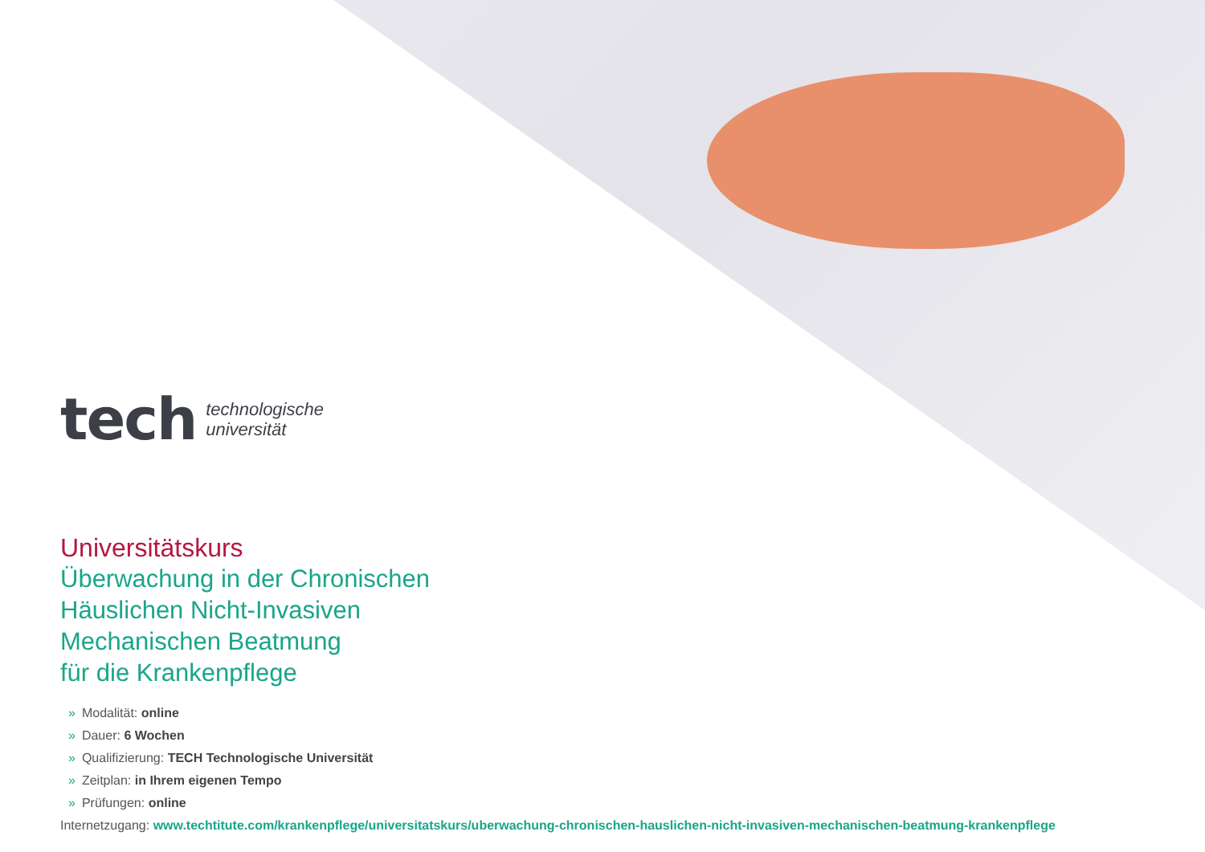tech
technologische
universität
Universitätskurs
Überwachung in der Chronischen
Häuslichen Nicht-Invasiven
Mechanischen Beatmung
für die Krankenpflege
» Modalität: online
» Dauer: 6 Wochen
» Qualifizierung: TECH Technologische Universität
» Zeitplan: in Ihrem eigenen Tempo
» Prüfungen: online
Internetzugang: www.techtitute.com/krankenpflege/universitatskurs/uberwachung-chronischen-hauslichen-nicht-invasiven-mechanischen-beatmung-krankenpflege